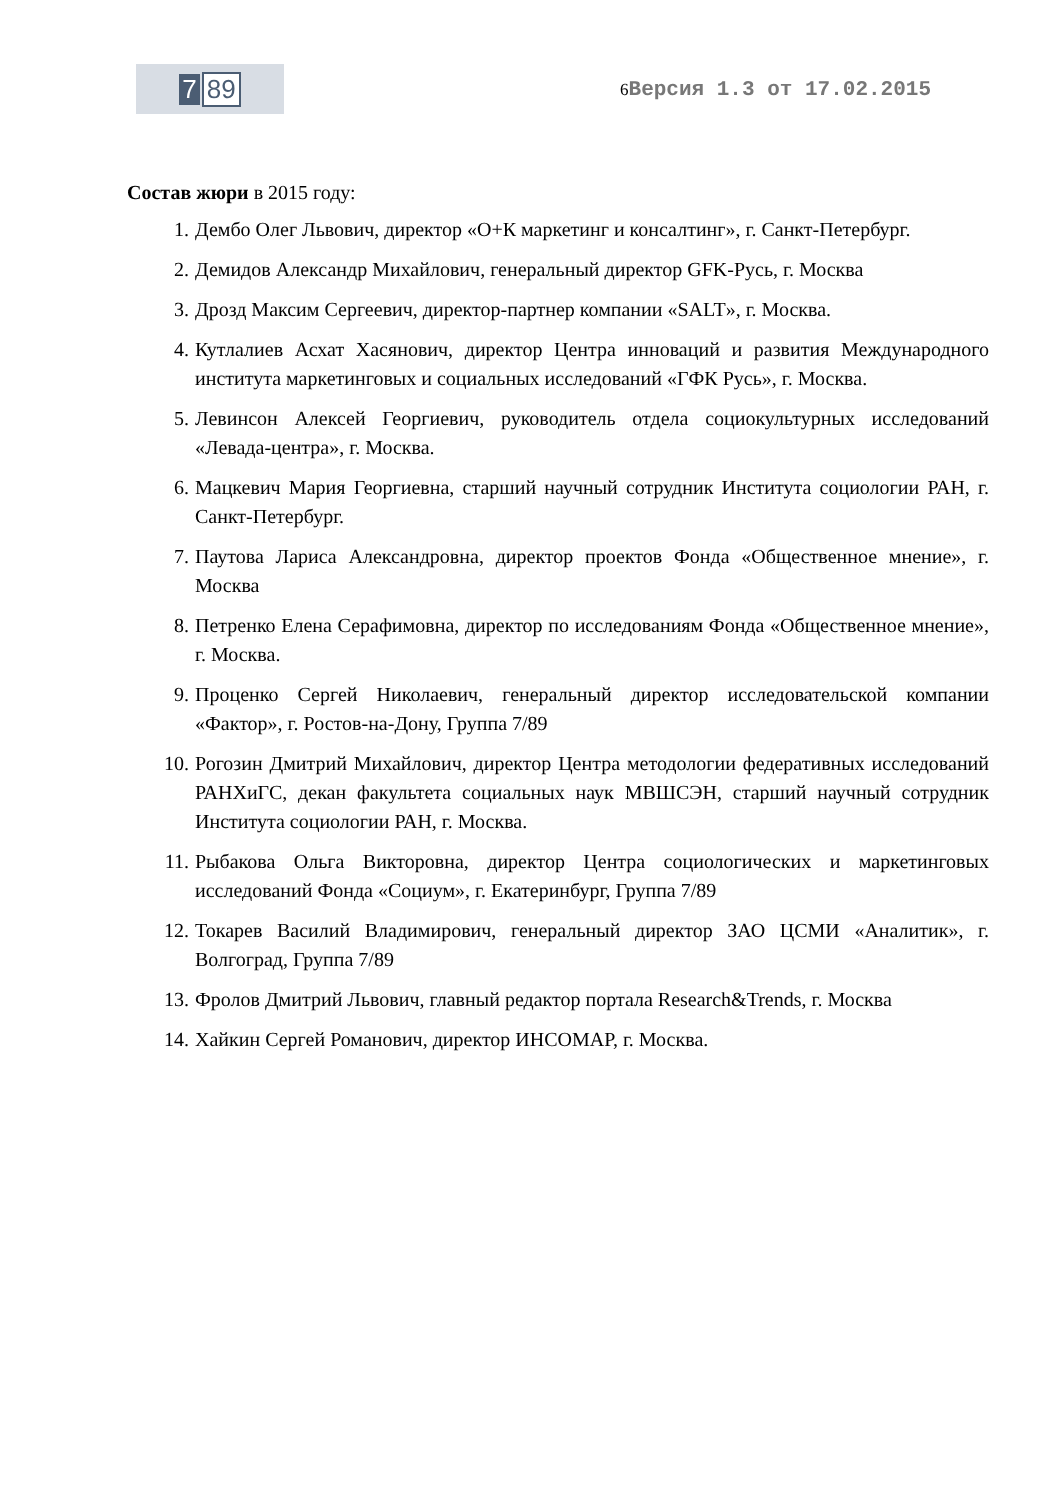7 89
6 Версия 1.3 от 17.02.2015
Состав жюри в 2015 году:
1. Дембо Олег Львович, директор «О+К маркетинг и консалтинг», г. Санкт-Петербург.
2. Демидов Александр Михайлович, генеральный директор GFK-Русь, г. Москва
3. Дрозд Максим Сергеевич, директор-партнер компании «SALT», г. Москва.
4. Кутлалиев Асхат Хасянович, директор Центра инноваций и развития Международного института маркетинговых и социальных исследований «ГФК Русь», г. Москва.
5. Левинсон Алексей Георгиевич, руководитель отдела социокультурных исследований «Левада-центра», г. Москва.
6. Мацкевич Мария Георгиевна, старший научный сотрудник Института социологии РАН, г. Санкт-Петербург.
7. Паутова Лариса Александровна, директор проектов Фонда «Общественное мнение», г. Москва
8. Петренко Елена Серафимовна, директор по исследованиям Фонда «Общественное мнение», г. Москва.
9. Проценко Сергей Николаевич, генеральный директор исследовательской компании «Фактор», г. Ростов-на-Дону, Группа 7/89
10. Рогозин Дмитрий Михайлович, директор Центра методологии федеративных исследований РАНХиГС, декан факультета социальных наук МВШСЭН, старший научный сотрудник Института социологии РАН, г. Москва.
11. Рыбакова Ольга Викторовна, директор Центра социологических и маркетинговых исследований Фонда «Социум», г. Екатеринбург, Группа 7/89
12. Токарев Василий Владимирович, генеральный директор ЗАО ЦСМИ «Аналитик», г. Волгоград, Группа 7/89
13. Фролов Дмитрий Львович, главный редактор портала Research&Trends, г. Москва
14. Хайкин Сергей Романович, директор ИНСОМАР, г. Москва.